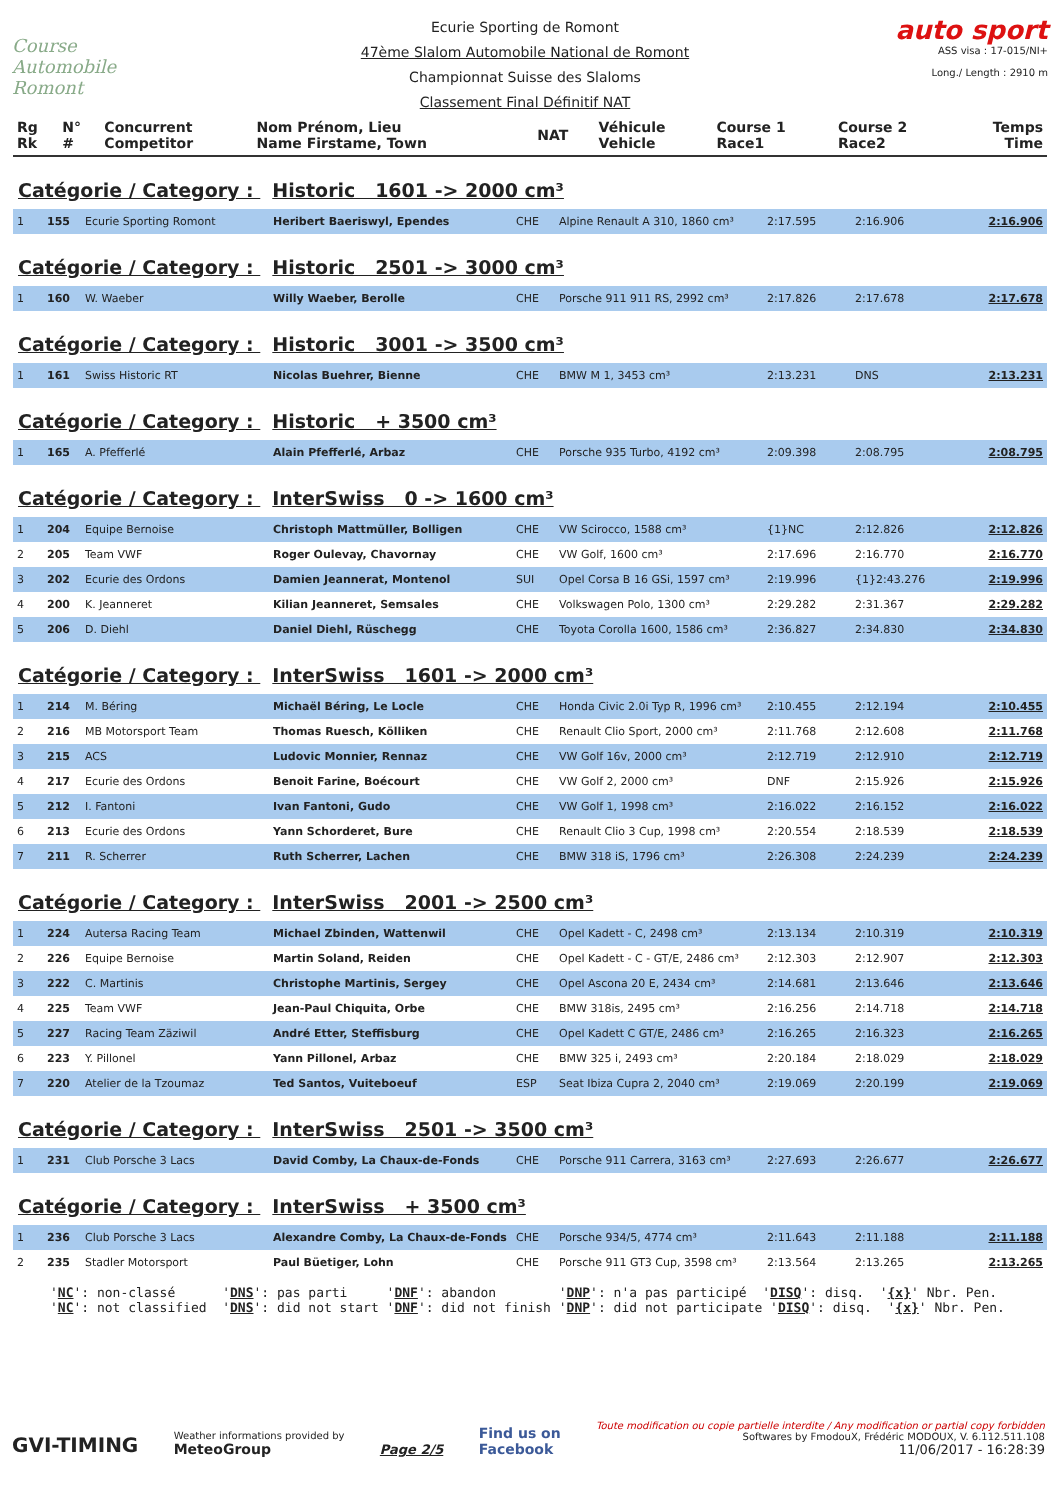Course Automobile Romont
Ecurie Sporting de Romont
47ème Slalom Automobile National de Romont
Championnat Suisse des Slaloms
Classement Final Définitif NAT
auto sport
ASS visa : 17-015/NI+
Long./ Length : 2910 m
| Rg Rk | N° # | Concurrent Competitor | Nom Prénom, Lieu Name Firstame, Town | NAT | Véhicule Vehicle | Course 1 Race1 | Course 2 Race2 | Temps Time |
| --- | --- | --- | --- | --- | --- | --- | --- | --- |
Catégorie / Category : Historic 1601 -> 2000 cm³
| 1 | 155 | Ecurie Sporting Romont | Heribert Baeriswyl, Ependes | CHE | Alpine Renault A 310, 1860 cm³ | 2:17.595 | 2:16.906 | 2:16.906 |
Catégorie / Category : Historic 2501 -> 3000 cm³
| 1 | 160 | W. Waeber | Willy Waeber, Berolle | CHE | Porsche 911 911 RS, 2992 cm³ | 2:17.826 | 2:17.678 | 2:17.678 |
Catégorie / Category : Historic 3001 -> 3500 cm³
| 1 | 161 | Swiss Historic RT | Nicolas Buehrer, Bienne | CHE | BMW M 1, 3453 cm³ | 2:13.231 | DNS | 2:13.231 |
Catégorie / Category : Historic + 3500 cm³
| 1 | 165 | A. Pfefferlé | Alain Pfefferlé, Arbaz | CHE | Porsche 935 Turbo, 4192 cm³ | 2:09.398 | 2:08.795 | 2:08.795 |
Catégorie / Category : InterSwiss 0 -> 1600 cm³
| 1 | 204 | Equipe Bernoise | Christoph Mattmüller, Bolligen | CHE | VW Scirocco, 1588 cm³ | {1}NC | 2:12.826 | 2:12.826 |
| 2 | 205 | Team VWF | Roger Oulevay, Chavornay | CHE | VW Golf, 1600 cm³ | 2:17.696 | 2:16.770 | 2:16.770 |
| 3 | 202 | Ecurie des Ordons | Damien Jeannerat, Montenol | SUI | Opel Corsa B 16 GSi, 1597 cm³ | 2:19.996 | {1}2:43.276 | 2:19.996 |
| 4 | 200 | K. Jeanneret | Kilian Jeanneret, Semsales | CHE | Volkswagen Polo, 1300 cm³ | 2:29.282 | 2:31.367 | 2:29.282 |
| 5 | 206 | D. Diehl | Daniel Diehl, Rüschegg | CHE | Toyota Corolla 1600, 1586 cm³ | 2:36.827 | 2:34.830 | 2:34.830 |
Catégorie / Category : InterSwiss 1601 -> 2000 cm³
| 1 | 214 | M. Béring | Michaël Béring, Le Locle | CHE | Honda Civic 2.0i Typ R, 1996 cm³ | 2:10.455 | 2:12.194 | 2:10.455 |
| 2 | 216 | MB Motorsport Team | Thomas Ruesch, Kölliken | CHE | Renault Clio Sport, 2000 cm³ | 2:11.768 | 2:12.608 | 2:11.768 |
| 3 | 215 | ACS | Ludovic Monnier, Rennaz | CHE | VW Golf 16v, 2000 cm³ | 2:12.719 | 2:12.910 | 2:12.719 |
| 4 | 217 | Ecurie des Ordons | Benoit Farine, Boécourt | CHE | VW Golf 2, 2000 cm³ | DNF | 2:15.926 | 2:15.926 |
| 5 | 212 | I. Fantoni | Ivan Fantoni, Gudo | CHE | VW Golf 1, 1998 cm³ | 2:16.022 | 2:16.152 | 2:16.022 |
| 6 | 213 | Ecurie des Ordons | Yann Schorderet, Bure | CHE | Renault Clio 3 Cup, 1998 cm³ | 2:20.554 | 2:18.539 | 2:18.539 |
| 7 | 211 | R. Scherrer | Ruth Scherrer, Lachen | CHE | BMW 318 iS, 1796 cm³ | 2:26.308 | 2:24.239 | 2:24.239 |
Catégorie / Category : InterSwiss 2001 -> 2500 cm³
| 1 | 224 | Autersa Racing Team | Michael Zbinden, Wattenwil | CHE | Opel Kadett - C, 2498 cm³ | 2:13.134 | 2:10.319 | 2:10.319 |
| 2 | 226 | Equipe Bernoise | Martin Soland, Reiden | CHE | Opel Kadett - C - GT/E, 2486 cm³ | 2:12.303 | 2:12.907 | 2:12.303 |
| 3 | 222 | C. Martinis | Christophe Martinis, Sergey | CHE | Opel Ascona 20 E, 2434 cm³ | 2:14.681 | 2:13.646 | 2:13.646 |
| 4 | 225 | Team VWF | Jean-Paul Chiquita, Orbe | CHE | BMW 318is, 2495 cm³ | 2:16.256 | 2:14.718 | 2:14.718 |
| 5 | 227 | Racing Team Zäziwil | André Etter, Steffisburg | CHE | Opel Kadett C GT/E, 2486 cm³ | 2:16.265 | 2:16.323 | 2:16.265 |
| 6 | 223 | Y. Pillonel | Yann Pillonel, Arbaz | CHE | BMW 325 i, 2493 cm³ | 2:20.184 | 2:18.029 | 2:18.029 |
| 7 | 220 | Atelier de la Tzoumaz | Ted Santos, Vuiteboeuf | ESP | Seat Ibiza Cupra 2, 2040 cm³ | 2:19.069 | 2:20.199 | 2:19.069 |
Catégorie / Category : InterSwiss 2501 -> 3500 cm³
| 1 | 231 | Club Porsche 3 Lacs | David Comby, La Chaux-de-Fonds | CHE | Porsche 911 Carrera, 3163 cm³ | 2:27.693 | 2:26.677 | 2:26.677 |
Catégorie / Category : InterSwiss + 3500 cm³
| 1 | 236 | Club Porsche 3 Lacs | Alexandre Comby, La Chaux-de-Fonds | CHE | Porsche 934/5, 4774 cm³ | 2:11.643 | 2:11.188 | 2:11.188 |
| 2 | 235 | Stadler Motorsport | Paul Büetiger, Lohn | CHE | Porsche 911 GT3 Cup, 3598 cm³ | 2:13.564 | 2:13.265 | 2:13.265 |
'NC': non-classé 'DNS': pas parti 'DNF': abandon 'DNP': n'a pas participé 'DISQ': disq. '{x}' Nbr. Pen. 'NC': not classified 'DNS': did not start 'DNF': did not finish 'DNP': did not participate 'DISQ': disq. '{x}' Nbr. Pen.
GVI-TIMING
Weather informations provided by
MeteoGroup
Page 2/5
Find us on
Facebook
Toute modification ou copie partielle interdite / Any modification or partial copy forbidden
Softwares by FmodouX, Frédéric MODOUX, V. 6.112.511.108
11/06/2017 - 16:28:39